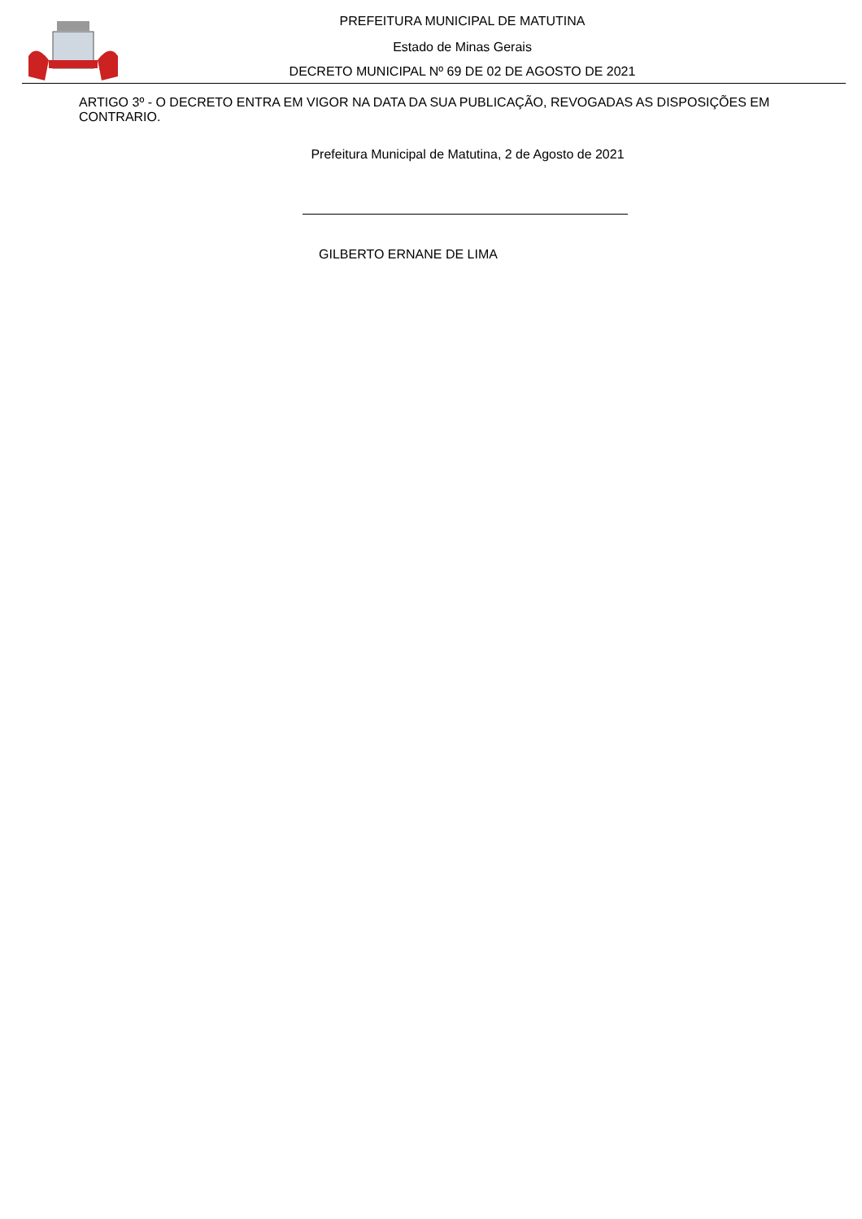PREFEITURA MUNICIPAL DE MATUTINA
Estado de Minas Gerais
DECRETO MUNICIPAL Nº 69 DE 02 DE AGOSTO DE 2021
ARTIGO 3º - O DECRETO ENTRA EM VIGOR NA DATA DA SUA PUBLICAÇÃO, REVOGADAS AS DISPOSIÇÕES EM CONTRARIO.
Prefeitura Municipal de Matutina, 2 de Agosto de 2021
GILBERTO ERNANE DE LIMA